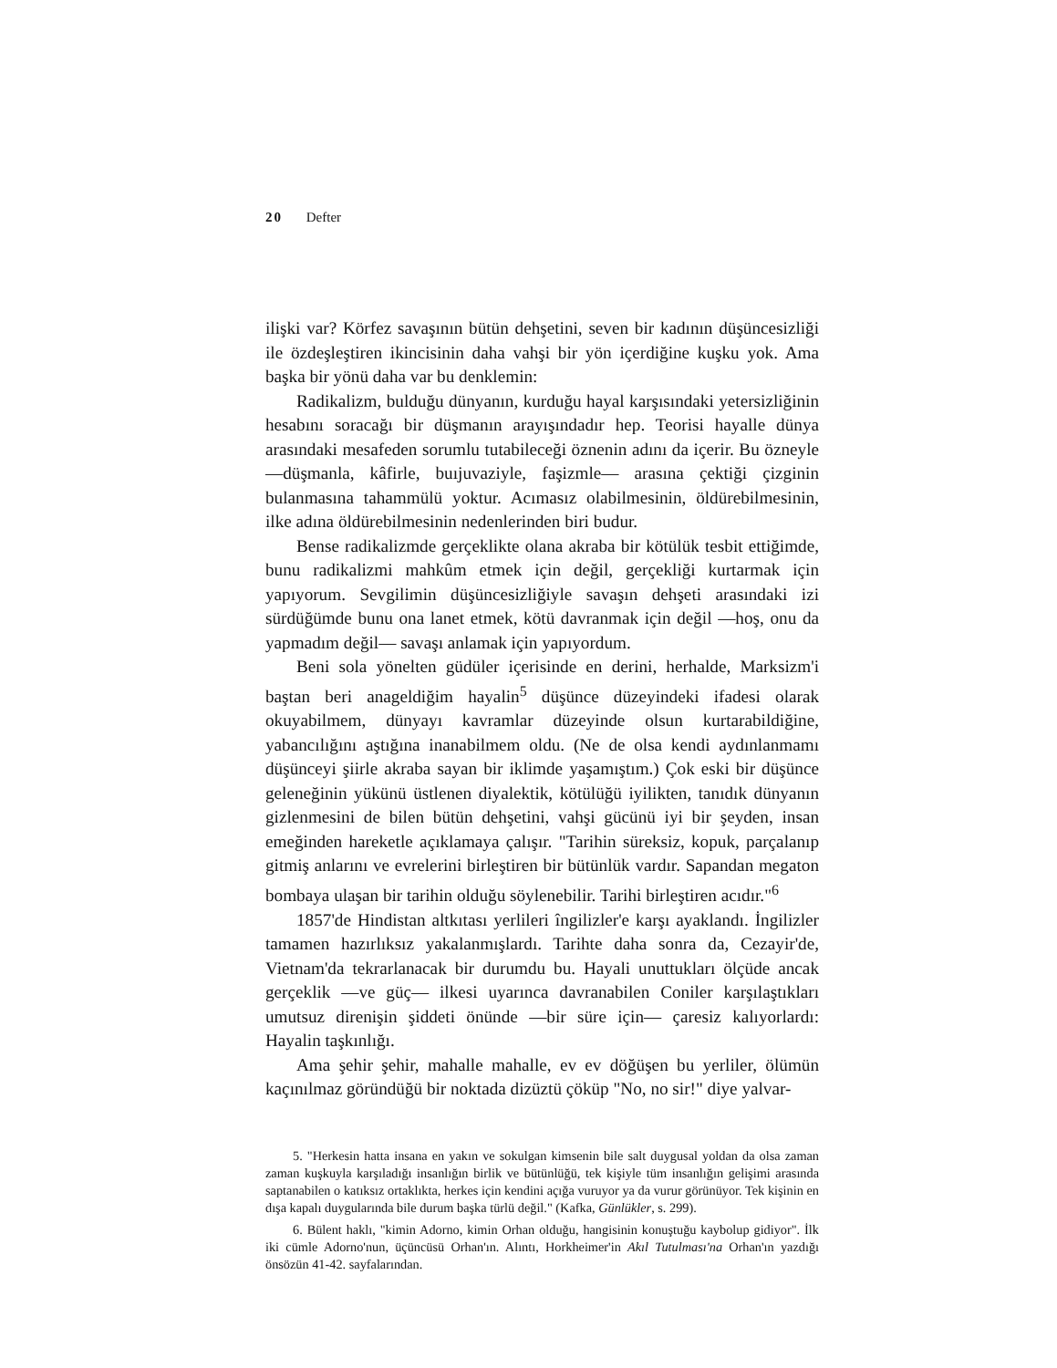20 Defter
ilişki var? Körfez savaşının bütün dehşetini, seven bir kadının düşüncesizliği ile özdeşleştiren ikincisinin daha vahşi bir yön içerdiğine kuşku yok. Ama başka bir yönü daha var bu denklemin:
Radikalizm, bulduğu dünyanın, kurduğu hayal karşısındaki yetersizliğinin hesabını soracağı bir düşmanın arayışındadır hep. Teorisi hayalle dünya arasındaki mesafeden sorumlu tutabileceği öznenin adını da içerir. Bu özneyle —düşmanla, kâfirle, buıjuvaziyle, faşizmle— arasına çektiği çizginin bulanmasına tahammülü yoktur. Acımasız olabilmesinin, öldürebilmesinin, ilke adına öldürebilmesinin nedenlerinden biri budur.
Bense radikalizmde gerçeklikte olana akraba bir kötülük tesbit ettiğimde, bunu radikalizmi mahkûm etmek için değil, gerçekliği kurtarmak için yapıyorum. Sevgilimin düşüncesizliğiyle savaşın dehşeti arasındaki izi sürdüğümde bunu ona lanet etmek, kötü davranmak için değil —hoş, onu da yapmadım değil— savaşı anlamak için yapıyordum.
Beni sola yönelten güdüler içerisinde en derini, herhalde, Marksizm'i baştan beri anageldiğim hayalin<sup>5</sup> düşünce düzeyindeki ifadesi olarak okuyabilmem, dünyayı kavramlar düzeyinde olsun kurtarabildiğine, yabancılığını aştığına inanabilmem oldu. (Ne de olsa kendi aydınlanmamı düşünceyi şiirle akraba sayan bir iklimde yaşamıştım.) Çok eski bir düşünce geleneğinin yükünü üstlenen diyalektik, kötülüğü iyilikten, tanıdık dünyanın gizlenmesini de bilen bütün dehşetini, vahşi gücünü iyi bir şeyden, insan emeğinden hareketle açıklamaya çalışır. "Tarihin süreksiz, kopuk, parçalanıp gitmiş anlarını ve evrelerini birleştiren bir bütünlük vardır. Sapandan megaton bombaya ulaşan bir tarihin olduğu söylenebilir. Tarihi birleştiren acıdır."<sup>6</sup>
1857'de Hindistan altkıtası yerlileri îngilizler'e karşı ayaklandı. İngilizler tamamen hazırlıksız yakalanmışlardı. Tarihte daha sonra da, Cezayir'de, Vietnam'da tekrarlanacak bir durumdu bu. Hayali unuttukları ölçüde ancak gerçeklik —ve güç— ilkesi uyarınca davranabilen Coniler karşılaştıkları umutsuz direnişin şiddeti önünde —bir süre için— çaresiz kalıyorlardı: Hayalin taşkınlığı.
Ama şehir şehir, mahalle mahalle, ev ev döğüşen bu yerliler, ölümün kaçınılmaz göründüğü bir noktada dizüztü çöküp "No, no sir!" diye yalvar-
5. "Herkesin hatta insana en yakın ve sokulgan kimsenin bile salt duygusal yoldan da olsa zaman zaman kuşkuyla karşıladığı insanlığın birlik ve bütünlüğü, tek kişiyle tüm insanlığın gelişimi arasında saptanabilen o katıksız ortaklıkta, herkes için kendini açığa vuruyor ya da vurur görünüyor. Tek kişinin en dışa kapalı duygularında bile durum başka türlü değil." (Kafka, Günlükler, s. 299).
6. Bülent haklı, "kimin Adorno, kimin Orhan olduğu, hangisinin konuştuğu kaybolup gidiyor". İlk iki cümle Adorno'nun, üçüncüsü Orhan'ın. Alıntı, Horkheimer'in Akıl Tutulması'na Orhan'ın yazdığı önsözün 41-42. sayfalarından.